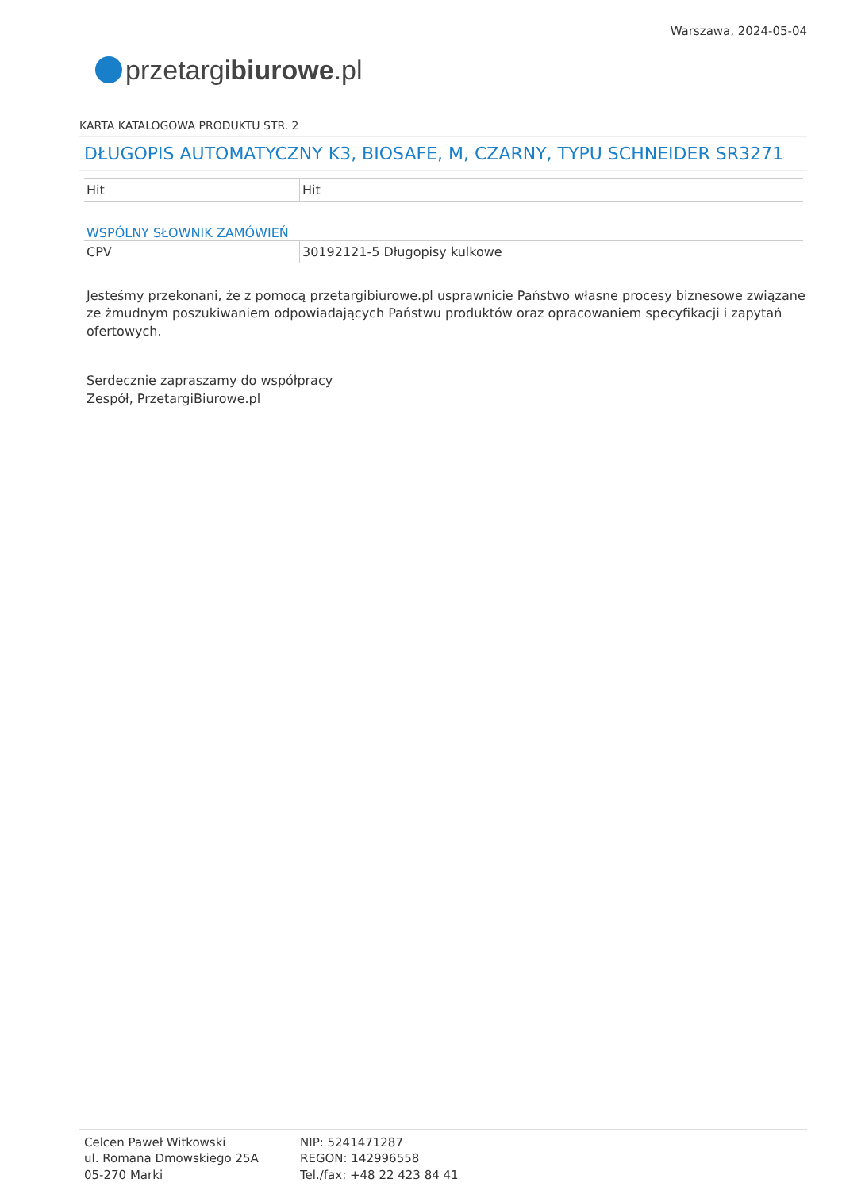przetargi biurowe.pl
Warszawa, 2024-05-04
KARTA KATALOGOWA PRODUKTU STR. 2
DŁUGOPIS AUTOMATYCZNY K3, BIOSAFE, M, CZARNY, TYPU SCHNEIDER SR3271
| Hit | Hit |
WSPÓLNY SŁOWNIK ZAMÓWIEŃ
| CPV | 30192121-5 Długopisy kulkowe |
Jesteśmy przekonani, że z pomocą przetargibiurowe.pl usprawnicie Państwo własne procesy biznesowe związane ze żmudnym poszukiwaniem odpowiadających Państwu produktów oraz opracowaniem specyfikacji i zapytań ofertowych.
Serdecznie zapraszamy do współpracy
Zespół, PrzetargiBiurowe.pl
Celcen Paweł Witkowski
ul. Romana Dmowskiego 25A
05-270 Marki
NIP: 5241471287
REGON: 142996558
Tel./fax: +48 22 423 84 41